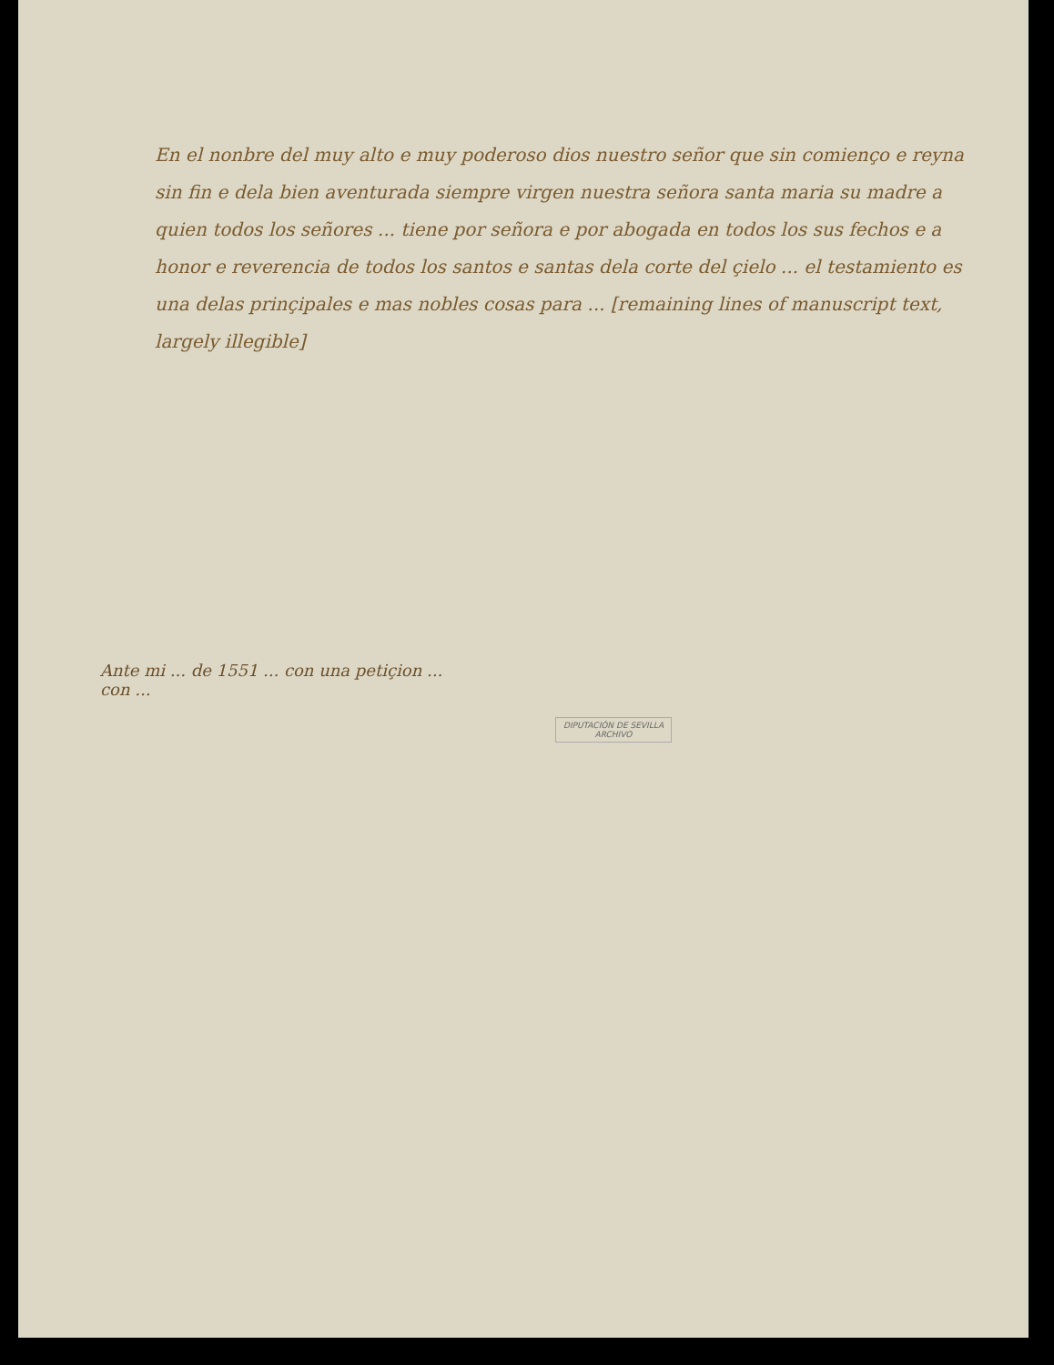En el nonbre del muy alto e muy poderoso dios nuestro señor que sin comienço e reyna sin fin e dela bien aventurada siempre virgen nuestra señora santa maria su madre a quien todos los señores ... tiene por señora e por abogada en todos los sus fechos e a honor e reverencia de todos los santos e santas dela corte del çielo ... el testamiento es una delas prinçipales e mas nobles cosas para ... [remaining lines of manuscript text, largely illegible]
Ante mi ... de 1551 ... con una petiçion ...
con ...
DIPUTACIÓN DE SEVILLA
ARCHIVO